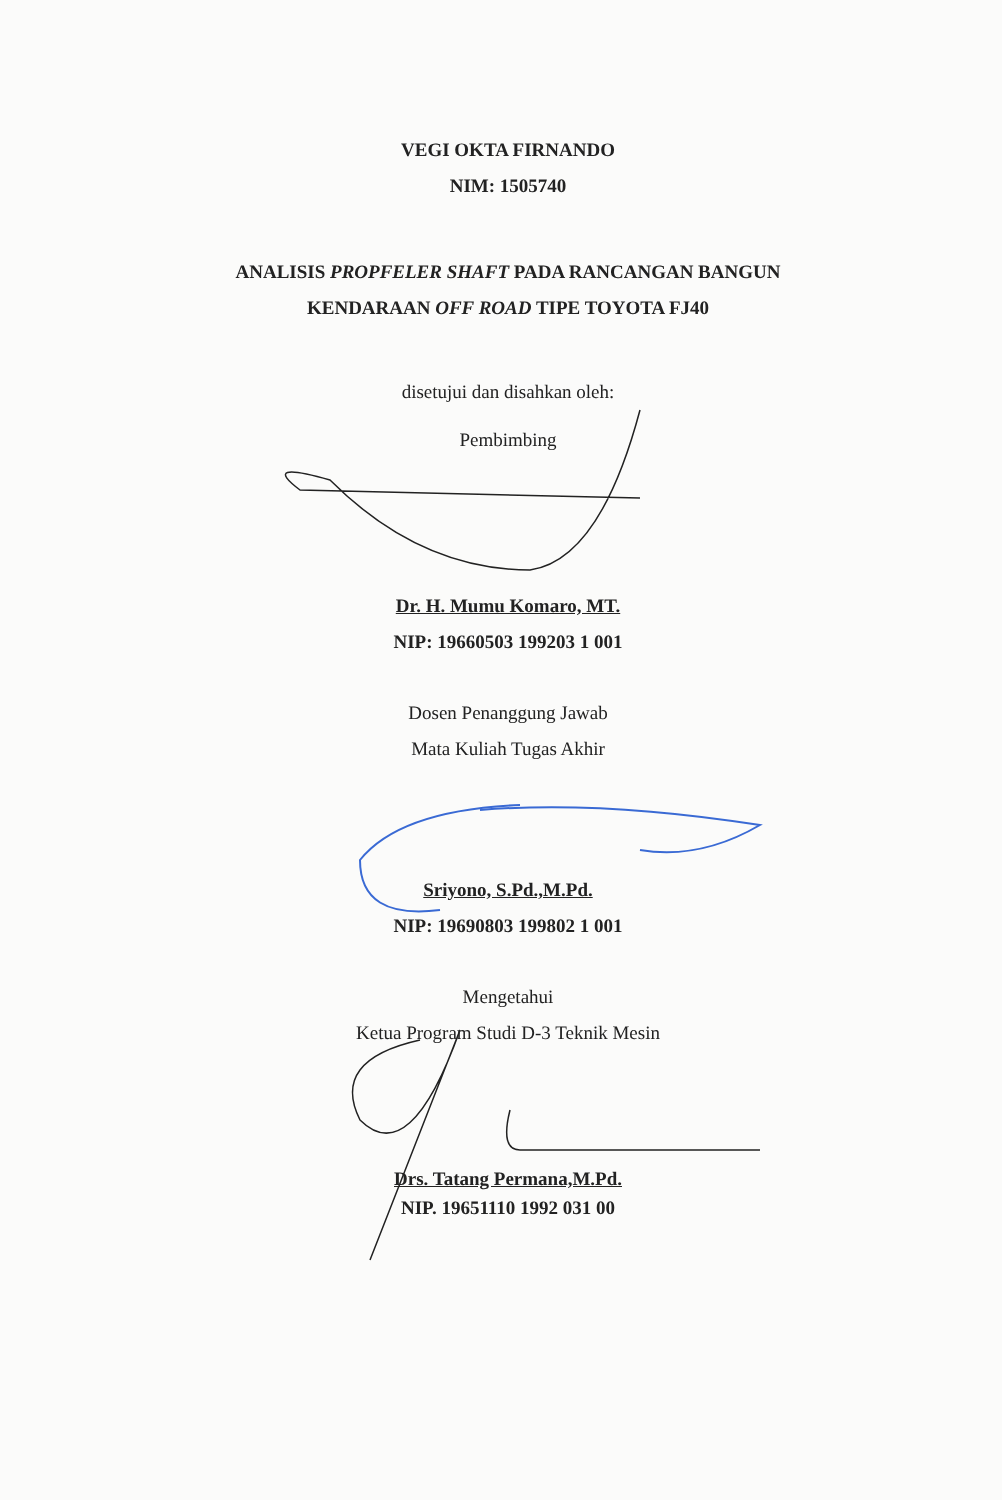VEGI OKTA FIRNANDO
NIM: 1505740
ANALISIS PROPFELER SHAFT PADA RANCANGAN BANGUN
KENDARAAN OFF ROAD TIPE TOYOTA FJ40
disetujui dan disahkan oleh:
Pembimbing
Dr. H. Mumu Komaro, MT.
NIP: 19660503 199203 1 001
Dosen Penanggung Jawab
Mata Kuliah Tugas Akhir
Sriyono, S.Pd.,M.Pd.
NIP: 19690803 199802 1 001
Mengetahui
Ketua Program Studi D-3 Teknik Mesin
Drs. Tatang Permana,M.Pd.
NIP. 19651110 1992 031 00